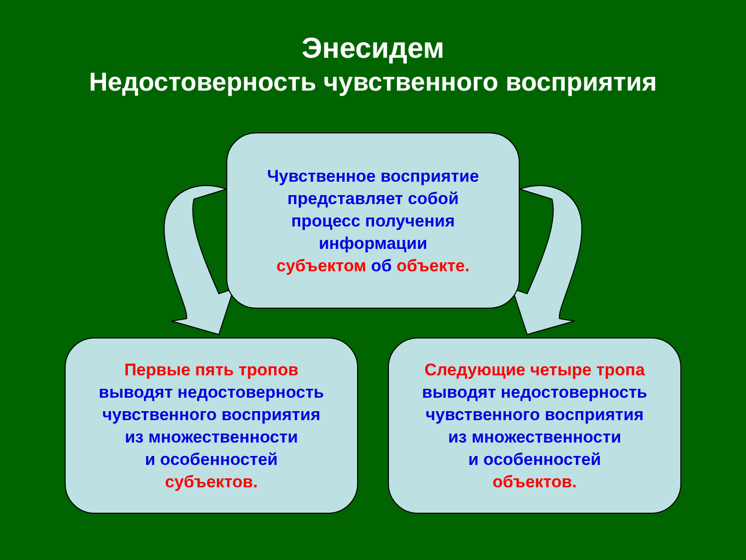Энесидем
Недостоверность чувственного восприятия
Чувственное восприятие
представляет собой
процесс получения
информации
субъектом об объекте.
Первые пять тропов
выводят недостоверность
чувственного восприятия
из множественности
и особенностей
субъектов.
Следующие четыре тропа
выводят недостоверность
чувственного восприятия
из множественности
и особенностей
объектов.